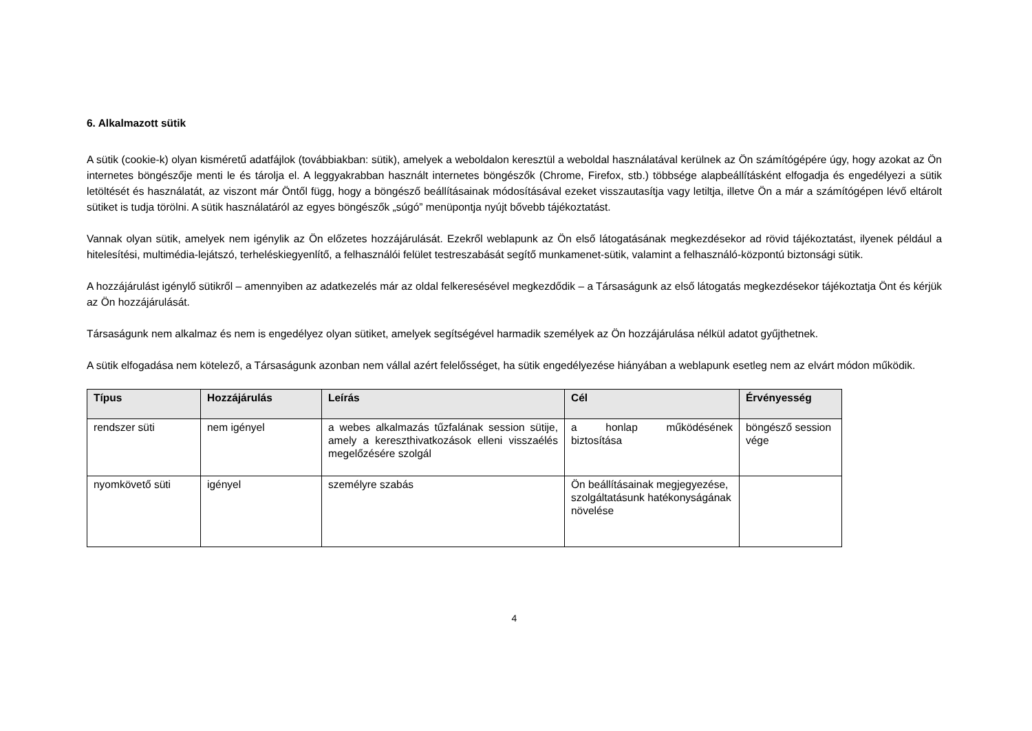6. Alkalmazott sütik
A sütik (cookie-k) olyan kisméretű adatfájlok (továbbiakban: sütik), amelyek a weboldalon keresztül a weboldal használatával kerülnek az Ön számítógépére úgy, hogy azokat az Ön internetes böngészője menti le és tárolja el. A leggyakrabban használt internetes böngészők (Chrome, Firefox, stb.) többsége alapbeállításként elfogadja és engedélyezi a sütik letöltését és használatát, az viszont már Öntől függ, hogy a böngésző beállításainak módosításával ezeket visszautasítja vagy letiltja, illetve Ön a már a számítógépen lévő eltárolt sütiket is tudja törölni. A sütik használatáról az egyes böngészők „súgó” menüpontja nyújt bővebb tájékoztatást.
Vannak olyan sütik, amelyek nem igénylik az Ön előzetes hozzájárulását. Ezekről weblapunk az Ön első látogatásának megkezdésekor ad rövid tájékoztatást, ilyenek például a hitelesítési, multimédia-lejátszó, terheléskiegyenlítő, a felhasználói felület testreszabását segítő munkamenet-sütik, valamint a felhasználó-központú biztonsági sütik.
A hozzájárulást igénylő sütikről – amennyiben az adatkezelés már az oldal felkeresésével megkezdődik – a Társaságunk az első látogatás megkezdésekor tájékoztatja Önt és kérjük az Ön hozzájárulását.
Társaságunk nem alkalmaz és nem is engedélyez olyan sütiket, amelyek segítségével harmadik személyek az Ön hozzájárulása nélkül adatot gyűjthetnek.
A sütik elfogadása nem kötelező, a Társaságunk azonban nem vállal azért felelősséget, ha sütik engedélyezése hiányában a weblapunk esetleg nem az elvárt módon működik.
| Típus | Hozzájárulás | Leírás | Cél | Érvényesség |
| --- | --- | --- | --- | --- |
| rendszer süti | nem igényel | a webes alkalmazás tűzfalának session sütije, amely a kereszthivatkozások elleni visszaélés megelőzésére szolgál | a honlap működésének biztosítása | böngésző session vége |
| nyomkövető süti | igényel | személyre szabás | Ön beállításainak megjegyezése, szolgáltatásunk hatékonyságának növelése | |
4